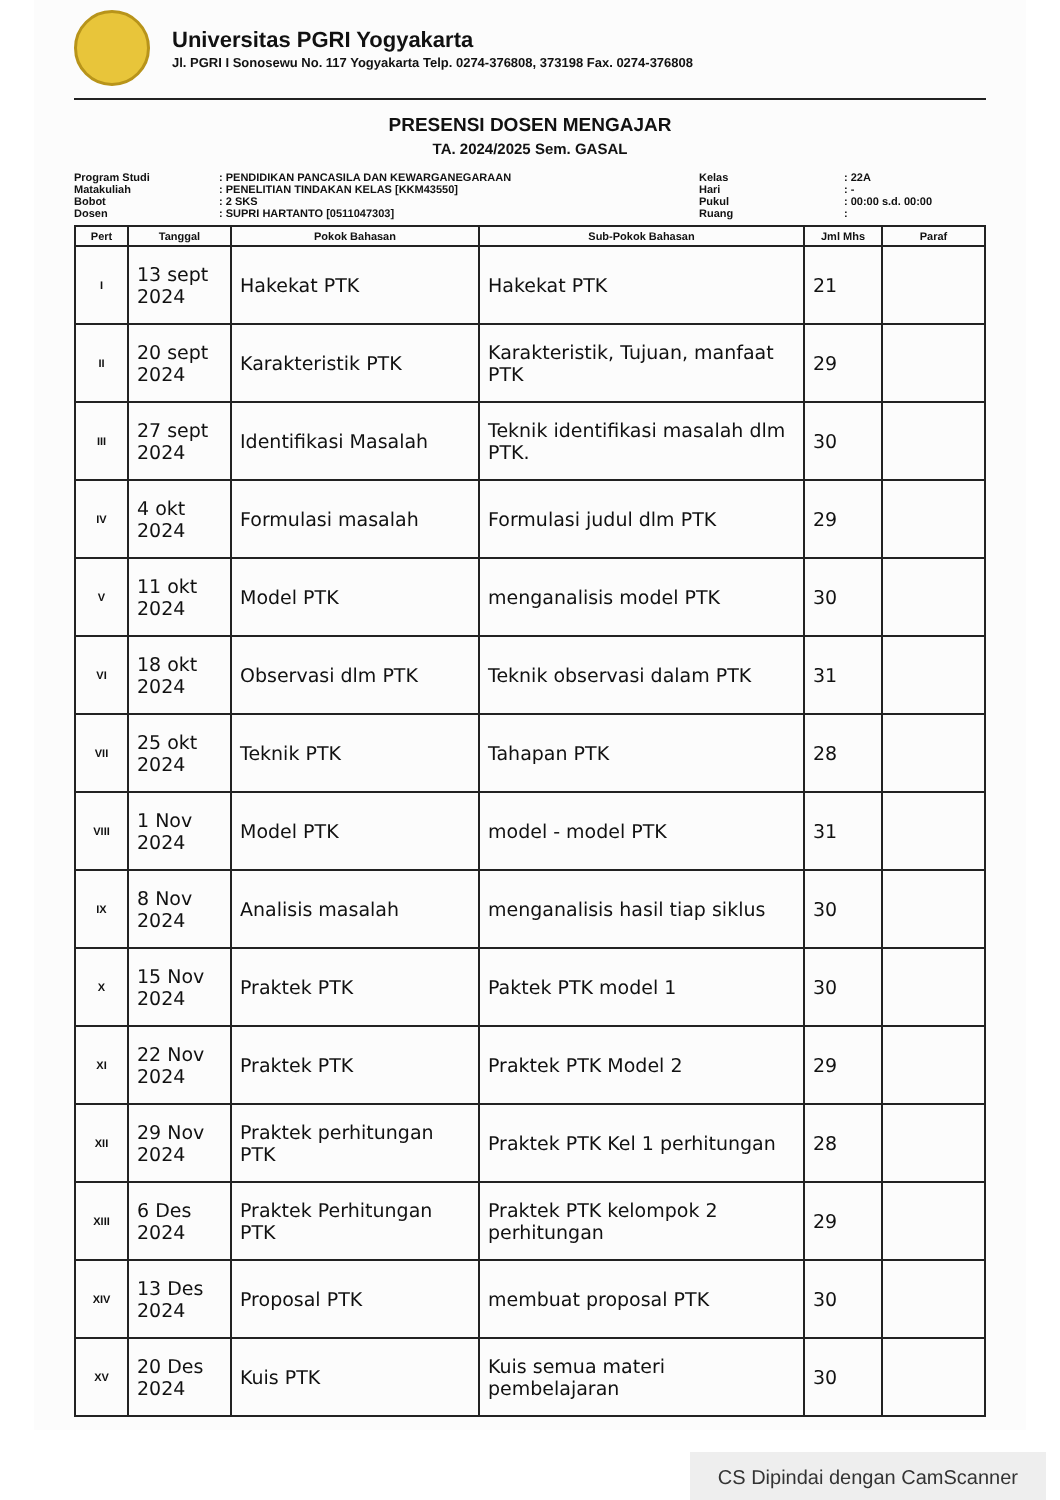Universitas PGRI Yogyakarta
Jl. PGRI I Sonosewu No. 117 Yogyakarta Telp. 0274-376808, 373198 Fax. 0274-376808
PRESENSI DOSEN MENGAJAR
TA. 2024/2025 Sem. GASAL
Program Studi
Matakuliah
Bobot
Dosen
: PENDIDIKAN PANCASILA DAN KEWARGANEGARAAN
: PENELITIAN TINDAKAN KELAS [KKM43550]
: 2 SKS
: SUPRI HARTANTO [0511047303]
Kelas
Hari
Pukul
Ruang
: 22A
: -
: 00:00 s.d. 00:00
:
| Pert | Tanggal | Pokok Bahasan | Sub-Pokok Bahasan | Jml Mhs | Paraf |
| --- | --- | --- | --- | --- | --- |
| I | 13 sept 2024 | Hakekat PTK | Hakekat PTK | 21 | |
| II | 20 sept 2024 | Karakteristik PTK | Karakteristik, Tujuan, manfaat PTK | 29 | |
| III | 27 sept 2024 | Identifikasi Masalah | Teknik identifikasi masalah dlm PTK. | 30 | |
| IV | 4 okt 2024 | Formulasi masalah | Formulasi judul dlm PTK | 29 | |
| V | 11 okt 2024 | Model PTK | menganalisis model PTK | 30 | |
| VI | 18 okt 2024 | Observasi dlm PTK | Teknik observasi dalam PTK | 31 | |
| VII | 25 okt 2024 | Teknik PTK | Tahapan PTK | 28 | |
| VIII | 1 Nov 2024 | Model PTK | model - model PTK | 31 | |
| IX | 8 Nov 2024 | Analisis masalah | menganalisis hasil tiap siklus | 30 | |
| X | 15 Nov 2024 | Praktek PTK | Paktek PTK model 1 | 30 | |
| XI | 22 Nov 2024 | Praktek PTK | Praktek PTK Model 2 | 29 | |
| XII | 29 Nov 2024 | Praktek perhitungan PTK | Praktek PTK Kel 1 perhitungan | 28 | |
| XIII | 6 Des 2024 | Praktek Perhitungan PTK | Praktek PTK kelompok 2 perhitungan | 29 | |
| XIV | 13 Des 2024 | Proposal PTK | membuat proposal PTK | 30 | |
| XV | 20 Des 2024 | Kuis PTK | Kuis semua materi pembelajaran | 30 | |
CS Dipindai dengan CamScanner